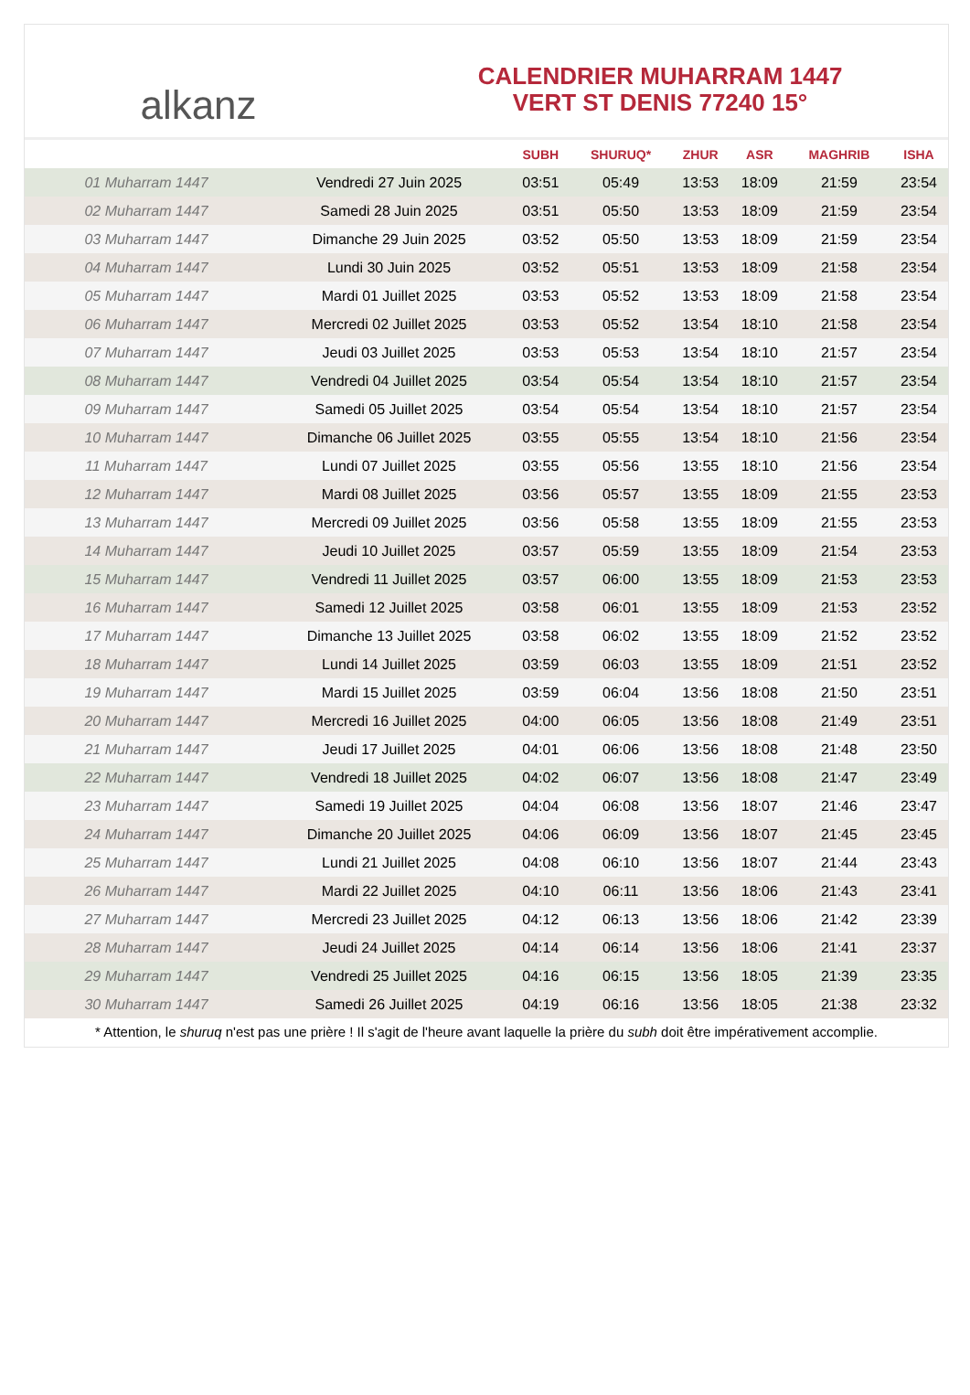alkanz
CALENDRIER MUHARRAM 1447
VERT ST DENIS 77240 15°
| | | SUBH | SHURUQ* | ZHUR | ASR | MAGHRIB | ISHA |
| --- | --- | --- | --- | --- | --- | --- | --- |
| 01 Muharram 1447 | Vendredi 27 Juin 2025 | 03:51 | 05:49 | 13:53 | 18:09 | 21:59 | 23:54 |
| 02 Muharram 1447 | Samedi 28 Juin 2025 | 03:51 | 05:50 | 13:53 | 18:09 | 21:59 | 23:54 |
| 03 Muharram 1447 | Dimanche 29 Juin 2025 | 03:52 | 05:50 | 13:53 | 18:09 | 21:59 | 23:54 |
| 04 Muharram 1447 | Lundi 30 Juin 2025 | 03:52 | 05:51 | 13:53 | 18:09 | 21:58 | 23:54 |
| 05 Muharram 1447 | Mardi 01 Juillet 2025 | 03:53 | 05:52 | 13:53 | 18:09 | 21:58 | 23:54 |
| 06 Muharram 1447 | Mercredi 02 Juillet 2025 | 03:53 | 05:52 | 13:54 | 18:10 | 21:58 | 23:54 |
| 07 Muharram 1447 | Jeudi 03 Juillet 2025 | 03:53 | 05:53 | 13:54 | 18:10 | 21:57 | 23:54 |
| 08 Muharram 1447 | Vendredi 04 Juillet 2025 | 03:54 | 05:54 | 13:54 | 18:10 | 21:57 | 23:54 |
| 09 Muharram 1447 | Samedi 05 Juillet 2025 | 03:54 | 05:54 | 13:54 | 18:10 | 21:57 | 23:54 |
| 10 Muharram 1447 | Dimanche 06 Juillet 2025 | 03:55 | 05:55 | 13:54 | 18:10 | 21:56 | 23:54 |
| 11 Muharram 1447 | Lundi 07 Juillet 2025 | 03:55 | 05:56 | 13:55 | 18:10 | 21:56 | 23:54 |
| 12 Muharram 1447 | Mardi 08 Juillet 2025 | 03:56 | 05:57 | 13:55 | 18:09 | 21:55 | 23:53 |
| 13 Muharram 1447 | Mercredi 09 Juillet 2025 | 03:56 | 05:58 | 13:55 | 18:09 | 21:55 | 23:53 |
| 14 Muharram 1447 | Jeudi 10 Juillet 2025 | 03:57 | 05:59 | 13:55 | 18:09 | 21:54 | 23:53 |
| 15 Muharram 1447 | Vendredi 11 Juillet 2025 | 03:57 | 06:00 | 13:55 | 18:09 | 21:53 | 23:53 |
| 16 Muharram 1447 | Samedi 12 Juillet 2025 | 03:58 | 06:01 | 13:55 | 18:09 | 21:53 | 23:52 |
| 17 Muharram 1447 | Dimanche 13 Juillet 2025 | 03:58 | 06:02 | 13:55 | 18:09 | 21:52 | 23:52 |
| 18 Muharram 1447 | Lundi 14 Juillet 2025 | 03:59 | 06:03 | 13:55 | 18:09 | 21:51 | 23:52 |
| 19 Muharram 1447 | Mardi 15 Juillet 2025 | 03:59 | 06:04 | 13:56 | 18:08 | 21:50 | 23:51 |
| 20 Muharram 1447 | Mercredi 16 Juillet 2025 | 04:00 | 06:05 | 13:56 | 18:08 | 21:49 | 23:51 |
| 21 Muharram 1447 | Jeudi 17 Juillet 2025 | 04:01 | 06:06 | 13:56 | 18:08 | 21:48 | 23:50 |
| 22 Muharram 1447 | Vendredi 18 Juillet 2025 | 04:02 | 06:07 | 13:56 | 18:08 | 21:47 | 23:49 |
| 23 Muharram 1447 | Samedi 19 Juillet 2025 | 04:04 | 06:08 | 13:56 | 18:07 | 21:46 | 23:47 |
| 24 Muharram 1447 | Dimanche 20 Juillet 2025 | 04:06 | 06:09 | 13:56 | 18:07 | 21:45 | 23:45 |
| 25 Muharram 1447 | Lundi 21 Juillet 2025 | 04:08 | 06:10 | 13:56 | 18:07 | 21:44 | 23:43 |
| 26 Muharram 1447 | Mardi 22 Juillet 2025 | 04:10 | 06:11 | 13:56 | 18:06 | 21:43 | 23:41 |
| 27 Muharram 1447 | Mercredi 23 Juillet 2025 | 04:12 | 06:13 | 13:56 | 18:06 | 21:42 | 23:39 |
| 28 Muharram 1447 | Jeudi 24 Juillet 2025 | 04:14 | 06:14 | 13:56 | 18:06 | 21:41 | 23:37 |
| 29 Muharram 1447 | Vendredi 25 Juillet 2025 | 04:16 | 06:15 | 13:56 | 18:05 | 21:39 | 23:35 |
| 30 Muharram 1447 | Samedi 26 Juillet 2025 | 04:19 | 06:16 | 13:56 | 18:05 | 21:38 | 23:32 |
* Attention, le shuruq n'est pas une prière ! Il s'agit de l'heure avant laquelle la prière du subh doit être impérativement accomplie.